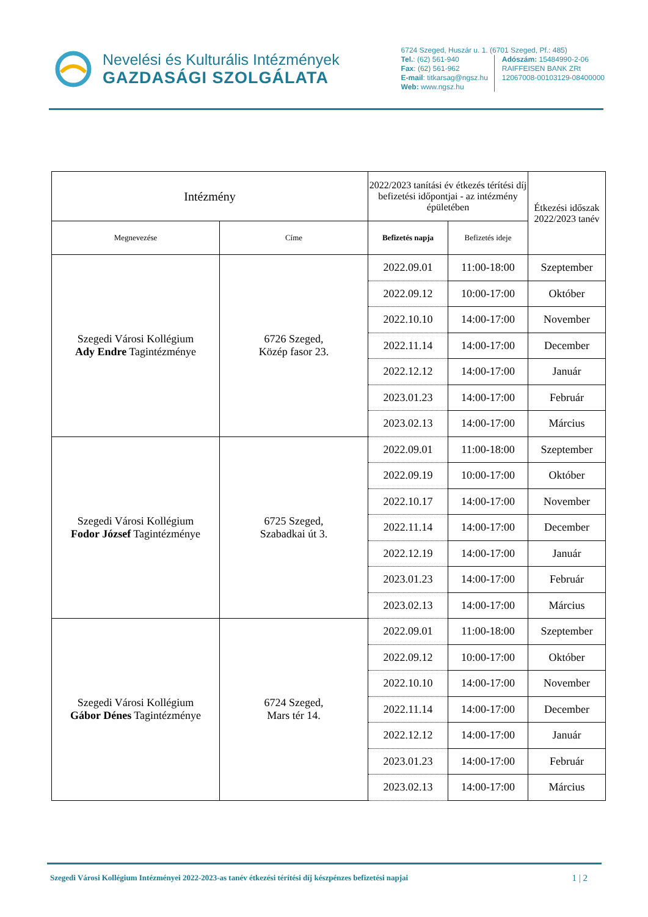Nevelési és Kulturális Intézmények
GAZDASÁGI SZOLGÁLATA
6724 Szeged, Huszár u. 1. (6701 Szeged, Pf.: 485)
Tel.: (62) 561-940
Fax: (62) 561-962
E-mail: titkarsag@ngsz.hu
Web: www.ngsz.hu
Adószám: 15484990-2-06
RAIFFEISEN BANK ZRt
12067008-00103129-08400000
| Intézmény | | 2022/2023 tanítási év étkezés térítési díj befizetési időpontjai - az intézmény épületében | | Étkezési időszak 2022/2023 tanév |
| --- | --- | --- | --- | --- |
| Megnevezése | Címe | Befizetés napja | Befizetés ideje | |
| Szegedi Városi Kollégium Ady Endre Tagintézménye | 6726 Szeged, Közép fasor 23. | 2022.09.01 | 11:00-18:00 | Szeptember |
| | | 2022.09.12 | 10:00-17:00 | Október |
| | | 2022.10.10 | 14:00-17:00 | November |
| | | 2022.11.14 | 14:00-17:00 | December |
| | | 2022.12.12 | 14:00-17:00 | Január |
| | | 2023.01.23 | 14:00-17:00 | Február |
| | | 2023.02.13 | 14:00-17:00 | Március |
| Szegedi Városi Kollégium Fodor József Tagintézménye | 6725 Szeged, Szabadkai út 3. | 2022.09.01 | 11:00-18:00 | Szeptember |
| | | 2022.09.19 | 10:00-17:00 | Október |
| | | 2022.10.17 | 14:00-17:00 | November |
| | | 2022.11.14 | 14:00-17:00 | December |
| | | 2022.12.19 | 14:00-17:00 | Január |
| | | 2023.01.23 | 14:00-17:00 | Február |
| | | 2023.02.13 | 14:00-17:00 | Március |
| Szegedi Városi Kollégium Gábor Dénes Tagintézménye | 6724 Szeged, Mars tér 14. | 2022.09.01 | 11:00-18:00 | Szeptember |
| | | 2022.09.12 | 10:00-17:00 | Október |
| | | 2022.10.10 | 14:00-17:00 | November |
| | | 2022.11.14 | 14:00-17:00 | December |
| | | 2022.12.12 | 14:00-17:00 | Január |
| | | 2023.01.23 | 14:00-17:00 | Február |
| | | 2023.02.13 | 14:00-17:00 | Március |
Szegedi Városi Kollégium Intézményei 2022-2023-as tanév étkezési térítési díj készpénzes befizetési napjai 1 | 2